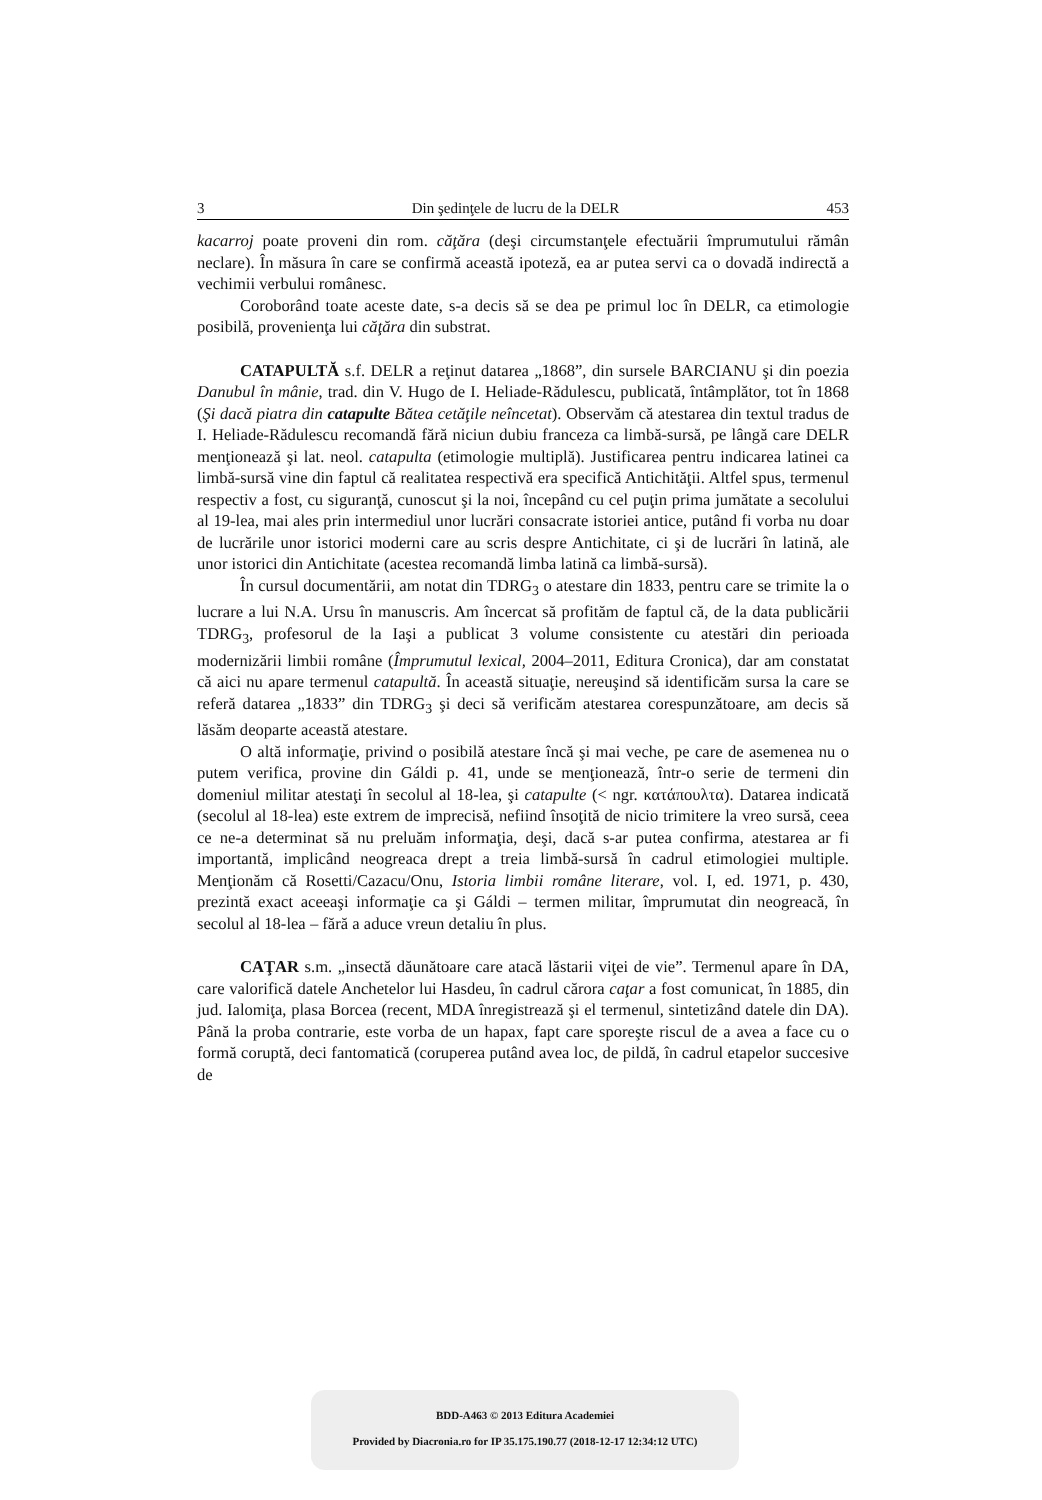3 Din şedinţele de lucru de la DELR 453
kacarroj poate proveni din rom. căţăra (deşi circumstanţele efectuării împrumutului rămân neclare). În măsura în care se confirmă această ipoteză, ea ar putea servi ca o dovadă indirectă a vechimii verbului românesc.
Coroborând toate aceste date, s-a decis să se dea pe primul loc în DELR, ca etimologie posibilă, provenienţa lui căţăra din substrat.
CATAPULTĂ s.f. DELR a reţinut datarea „1868”, din sursele BARCIANU şi din poezia Danubul în mânie, trad. din V. Hugo de I. Heliade-Rădulescu, publicată, întâmplător, tot în 1868 (Şi dacă piatra din catapulte Bătea cetăţile neîncetat). Observăm că atestarea din textul tradus de I. Heliade-Rădulescu recomandă fără niciun dubiu franceza ca limbă-sursă, pe lângă care DELR menţionează şi lat. neol. catapulta (etimologie multiplă). Justificarea pentru indicarea latinei ca limbă-sursă vine din faptul că realitatea respectivă era specifică Antichităţii. Altfel spus, termenul respectiv a fost, cu siguranţă, cunoscut şi la noi, începând cu cel puţin prima jumătate a secolului al 19-lea, mai ales prin intermediul unor lucrări consacrate istoriei antice, putând fi vorba nu doar de lucrările unor istorici moderni care au scris despre Antichitate, ci şi de lucrări în latină, ale unor istorici din Antichitate (acestea recomandă limba latină ca limbă-sursă).
În cursul documentării, am notat din TDRG<sub>3</sub> o atestare din 1833, pentru care se trimite la o lucrare a lui N.A. Ursu în manuscris. Am încercat să profităm de faptul că, de la data publicării TDRG<sub>3</sub>, profesorul de la Iaşi a publicat 3 volume consistente cu atestări din perioada modernizării limbii române (Împrumutul lexical, 2004–2011, Editura Cronica), dar am constatat că aici nu apare termenul catapultă. În această situaţie, nereuşind să identificăm sursa la care se referă datarea „1833” din TDRG<sub>3</sub> şi deci să verificăm atestarea corespunzătoare, am decis să lăsăm deoparte această atestare.
O altă informaţie, privind o posibilă atestare încă şi mai veche, pe care de asemenea nu o putem verifica, provine din Gáldi p. 41, unde se menţionează, într-o serie de termeni din domeniul militar atestaţi în secolul al 18-lea, şi catapulte (< ngr. κατάπουλτα). Datarea indicată (secolul al 18-lea) este extrem de imprecisă, nefiind însoţită de nicio trimitere la vreo sursă, ceea ce ne-a determinat să nu preluăm informaţia, deşi, dacă s-ar putea confirma, atestarea ar fi importantă, implicând neogreaca drept a treia limbă-sursă în cadrul etimologiei multiple. Menţionăm că Rosetti/Cazacu/Onu, Istoria limbii române literare, vol. I, ed. 1971, p. 430, prezintă exact aceeaşi informaţie ca şi Gáldi – termen militar, împrumutat din neogreacă, în secolul al 18-lea – fără a aduce vreun detaliu în plus.
CAŢAR s.m. „insectă dăunătoare care atacă lăstarii viţei de vie”. Termenul apare în DA, care valorifică datele Anchetelor lui Hasdeu, în cadrul cărora caţar a fost comunicat, în 1885, din jud. Ialomiţa, plasa Borcea (recent, MDA înregistrează şi el termenul, sintetizând datele din DA). Până la proba contrarie, este vorba de un hapax, fapt care sporeşte riscul de a avea a face cu o formă coruptă, deci fantomatică (coruperea putând avea loc, de pildă, în cadrul etapelor succesive de
BDD-A463 © 2013 Editura Academiei
Provided by Diacronia.ro for IP 35.175.190.77 (2018-12-17 12:34:12 UTC)